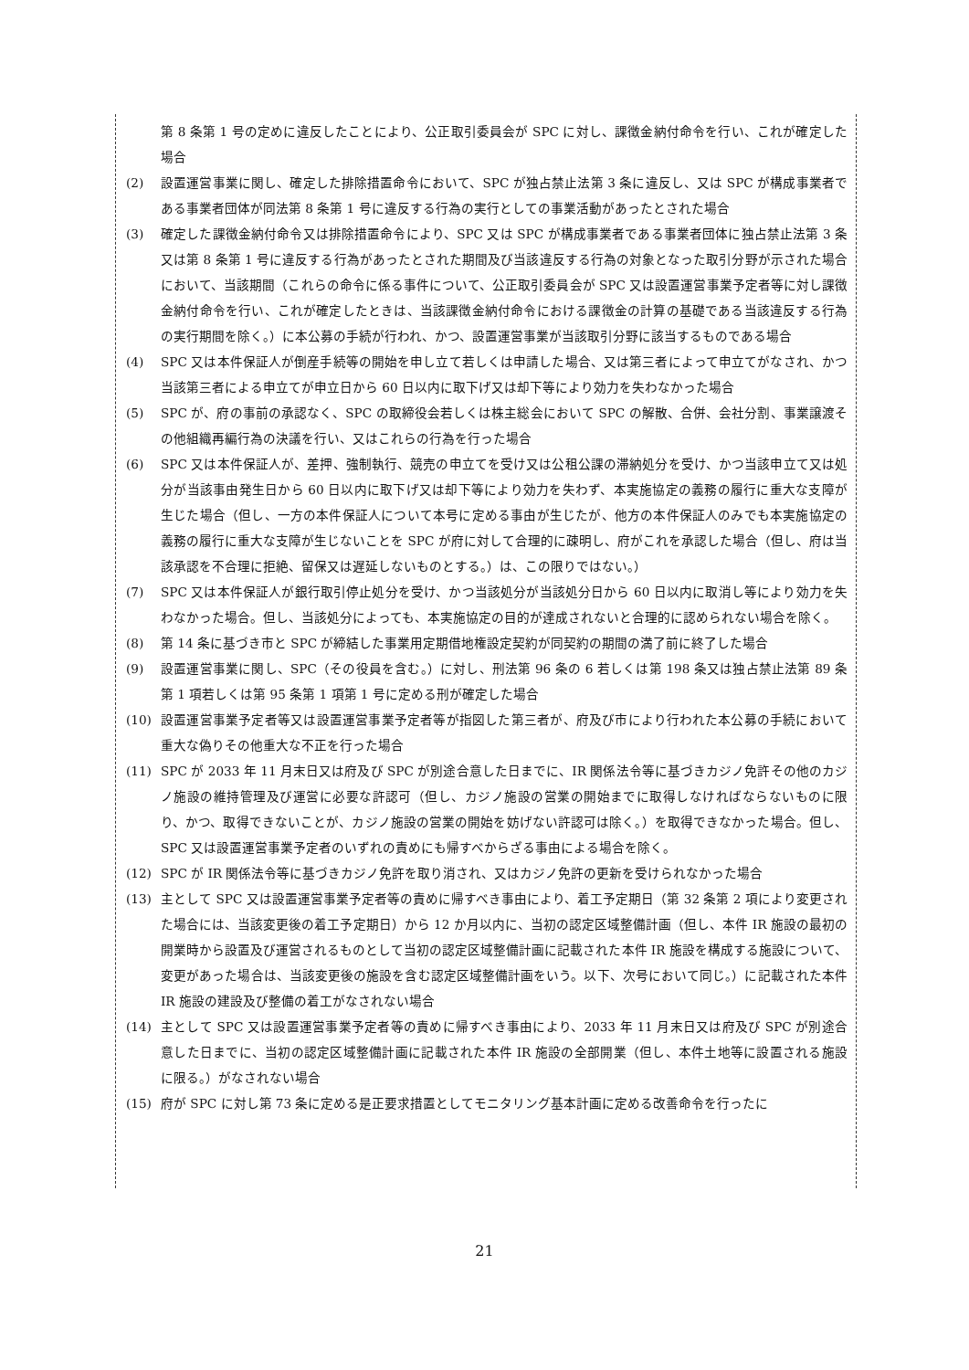第 8 条第 1 号の定めに違反したことにより、公正取引委員会が SPC に対し、課徴金納付命令を行い、これが確定した場合
(2) 設置運営事業に関し、確定した排除措置命令において、SPC が独占禁止法第 3 条に違反し、又は SPC が構成事業者である事業者団体が同法第 8 条第 1 号に違反する行為の実行としての事業活動があったとされた場合
(3) 確定した課徴金納付命令又は排除措置命令により、SPC 又は SPC が構成事業者である事業者団体に独占禁止法第 3 条又は第 8 条第 1 号に違反する行為があったとされた期間及び当該違反する行為の対象となった取引分野が示された場合において、当該期間（これらの命令に係る事件について、公正取引委員会が SPC 又は設置運営事業予定者等に対し課徴金納付命令を行い、これが確定したときは、当該課徴金納付命令における課徴金の計算の基礎である当該違反する行為の実行期間を除く。）に本公募の手続が行われ、かつ、設置運営事業が当該取引分野に該当するものである場合
(4) SPC 又は本件保証人が倒産手続等の開始を申し立て若しくは申請した場合、又は第三者によって申立てがなされ、かつ当該第三者による申立てが申立日から 60 日以内に取下げ又は却下等により効力を失わなかった場合
(5) SPC が、府の事前の承認なく、SPC の取締役会若しくは株主総会において SPC の解散、合併、会社分割、事業譲渡その他組織再編行為の決議を行い、又はこれらの行為を行った場合
(6) SPC 又は本件保証人が、差押、強制執行、競売の申立てを受け又は公租公課の滞納処分を受け、かつ当該申立て又は処分が当該事由発生日から 60 日以内に取下げ又は却下等により効力を失わず、本実施協定の義務の履行に重大な支障が生じた場合（但し、一方の本件保証人について本号に定める事由が生じたが、他方の本件保証人のみでも本実施協定の義務の履行に重大な支障が生じないことを SPC が府に対して合理的に疎明し、府がこれを承認した場合（但し、府は当該承認を不合理に拒絶、留保又は遅延しないものとする。）は、この限りではない。）
(7) SPC 又は本件保証人が銀行取引停止処分を受け、かつ当該処分が当該処分日から 60 日以内に取消し等により効力を失わなかった場合。但し、当該処分によっても、本実施協定の目的が達成されないと合理的に認められない場合を除く。
(8) 第 14 条に基づき市と SPC が締結した事業用定期借地権設定契約が同契約の期間の満了前に終了した場合
(9) 設置運営事業に関し、SPC（その役員を含む。）に対し、刑法第 96 条の 6 若しくは第 198 条又は独占禁止法第 89 条第 1 項若しくは第 95 条第 1 項第 1 号に定める刑が確定した場合
(10) 設置運営事業予定者等又は設置運営事業予定者等が指図した第三者が、府及び市により行われた本公募の手続において重大な偽りその他重大な不正を行った場合
(11) SPC が 2033 年 11 月末日又は府及び SPC が別途合意した日までに、IR 関係法令等に基づきカジノ免許その他のカジノ施設の維持管理及び運営に必要な許認可（但し、カジノ施設の営業の開始までに取得しなければならないものに限り、かつ、取得できないことが、カジノ施設の営業の開始を妨げない許認可は除く。）を取得できなかった場合。但し、SPC 又は設置運営事業予定者のいずれの責めにも帰すべからざる事由による場合を除く。
(12) SPC が IR 関係法令等に基づきカジノ免許を取り消され、又はカジノ免許の更新を受けられなかった場合
(13) 主として SPC 又は設置運営事業予定者等の責めに帰すべき事由により、着工予定期日（第 32 条第 2 項により変更された場合には、当該変更後の着工予定期日）から 12 か月以内に、当初の認定区域整備計画（但し、本件 IR 施設の最初の開業時から設置及び運営されるものとして当初の認定区域整備計画に記載された本件 IR 施設を構成する施設について、変更があった場合は、当該変更後の施設を含む認定区域整備計画をいう。以下、次号において同じ。）に記載された本件 IR 施設の建設及び整備の着工がなされない場合
(14) 主として SPC 又は設置運営事業予定者等の責めに帰すべき事由により、2033 年 11 月末日又は府及び SPC が別途合意した日までに、当初の認定区域整備計画に記載された本件 IR 施設の全部開業（但し、本件土地等に設置される施設に限る。）がなされない場合
(15) 府が SPC に対し第 73 条に定める是正要求措置としてモニタリング基本計画に定める改善命令を行ったに
21